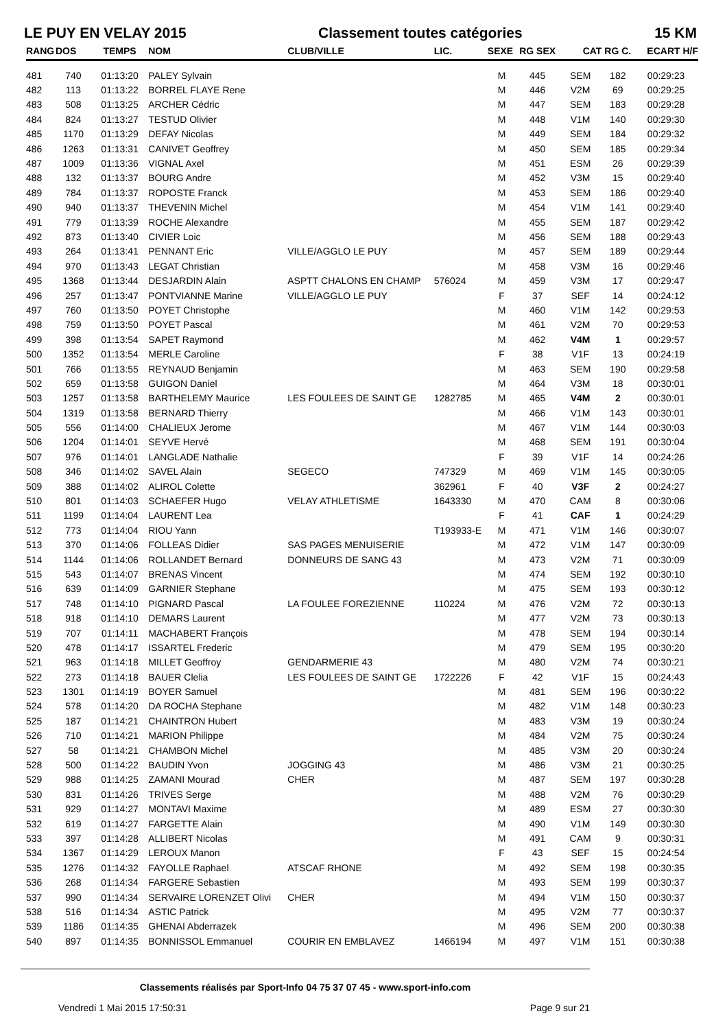LE PUY EN VELAY 2015 Classement toutes catégories 15 KM
| RANG | DOS | TEMPS | NOM | CLUB/VILLE | LIC. | SEXE | RG SEX | CAT | RG C. | ECART H/F |
| --- | --- | --- | --- | --- | --- | --- | --- | --- | --- | --- |
| 481 | 740 | 01:13:20 | PALEY Sylvain | | | M | 445 | SEM | 182 | 00:29:23 |
| 482 | 113 | 01:13:22 | BORREL FLAYE Rene | | | M | 446 | V2M | 69 | 00:29:25 |
| 483 | 508 | 01:13:25 | ARCHER Cédric | | | M | 447 | SEM | 183 | 00:29:28 |
| 484 | 824 | 01:13:27 | TESTUD Olivier | | | M | 448 | V1M | 140 | 00:29:30 |
| 485 | 1170 | 01:13:29 | DEFAY Nicolas | | | M | 449 | SEM | 184 | 00:29:32 |
| 486 | 1263 | 01:13:31 | CANIVET Geoffrey | | | M | 450 | SEM | 185 | 00:29:34 |
| 487 | 1009 | 01:13:36 | VIGNAL Axel | | | M | 451 | ESM | 26 | 00:29:39 |
| 488 | 132 | 01:13:37 | BOURG Andre | | | M | 452 | V3M | 15 | 00:29:40 |
| 489 | 784 | 01:13:37 | ROPOSTE Franck | | | M | 453 | SEM | 186 | 00:29:40 |
| 490 | 940 | 01:13:37 | THEVENIN Michel | | | M | 454 | V1M | 141 | 00:29:40 |
| 491 | 779 | 01:13:39 | ROCHE Alexandre | | | M | 455 | SEM | 187 | 00:29:42 |
| 492 | 873 | 01:13:40 | CIVIER Loic | | | M | 456 | SEM | 188 | 00:29:43 |
| 493 | 264 | 01:13:41 | PENNANT Eric | VILLE/AGGLO LE PUY | | M | 457 | SEM | 189 | 00:29:44 |
| 494 | 970 | 01:13:43 | LEGAT Christian | | | M | 458 | V3M | 16 | 00:29:46 |
| 495 | 1368 | 01:13:44 | DESJARDIN Alain | ASPTT CHALONS EN CHAMP | 576024 | M | 459 | V3M | 17 | 00:29:47 |
| 496 | 257 | 01:13:47 | PONTVIANNE Marine | VILLE/AGGLO LE PUY | | F | 37 | SEF | 14 | 00:24:12 |
| 497 | 760 | 01:13:50 | POYET Christophe | | | M | 460 | V1M | 142 | 00:29:53 |
| 498 | 759 | 01:13:50 | POYET Pascal | | | M | 461 | V2M | 70 | 00:29:53 |
| 499 | 398 | 01:13:54 | SAPET Raymond | | | M | 462 | V4M | 1 | 00:29:57 |
| 500 | 1352 | 01:13:54 | MERLE Caroline | | | F | 38 | V1F | 13 | 00:24:19 |
| 501 | 766 | 01:13:55 | REYNAUD Benjamin | | | M | 463 | SEM | 190 | 00:29:58 |
| 502 | 659 | 01:13:58 | GUIGON Daniel | | | M | 464 | V3M | 18 | 00:30:01 |
| 503 | 1257 | 01:13:58 | BARTHELEMY Maurice | LES FOULEES DE SAINT GE | 1282785 | M | 465 | V4M | 2 | 00:30:01 |
| 504 | 1319 | 01:13:58 | BERNARD Thierry | | | M | 466 | V1M | 143 | 00:30:01 |
| 505 | 556 | 01:14:00 | CHALIEUX Jerome | | | M | 467 | V1M | 144 | 00:30:03 |
| 506 | 1204 | 01:14:01 | SEYVE Hervé | | | M | 468 | SEM | 191 | 00:30:04 |
| 507 | 976 | 01:14:01 | LANGLADE Nathalie | | | F | 39 | V1F | 14 | 00:24:26 |
| 508 | 346 | 01:14:02 | SAVEL Alain | SEGECO | 747329 | M | 469 | V1M | 145 | 00:30:05 |
| 509 | 388 | 01:14:02 | ALIROL Colette | | 362961 | F | 40 | V3F | 2 | 00:24:27 |
| 510 | 801 | 01:14:03 | SCHAEFER Hugo | VELAY ATHLETISME | 1643330 | M | 470 | CAM | 8 | 00:30:06 |
| 511 | 1199 | 01:14:04 | LAURENT Lea | | | F | 41 | CAF | 1 | 00:24:29 |
| 512 | 773 | 01:14:04 | RIOU Yann | | T193933-E | M | 471 | V1M | 146 | 00:30:07 |
| 513 | 370 | 01:14:06 | FOLLEAS Didier | SAS PAGES MENUISERIE | | M | 472 | V1M | 147 | 00:30:09 |
| 514 | 1144 | 01:14:06 | ROLLANDET Bernard | DONNEURS DE SANG 43 | | M | 473 | V2M | 71 | 00:30:09 |
| 515 | 543 | 01:14:07 | BRENAS Vincent | | | M | 474 | SEM | 192 | 00:30:10 |
| 516 | 639 | 01:14:09 | GARNIER Stephane | | | M | 475 | SEM | 193 | 00:30:12 |
| 517 | 748 | 01:14:10 | PIGNARD Pascal | LA FOULEE FOREZIENNE | 110224 | M | 476 | V2M | 72 | 00:30:13 |
| 518 | 918 | 01:14:10 | DEMARS Laurent | | | M | 477 | V2M | 73 | 00:30:13 |
| 519 | 707 | 01:14:11 | MACHABERT François | | | M | 478 | SEM | 194 | 00:30:14 |
| 520 | 478 | 01:14:17 | ISSARTEL Frederic | | | M | 479 | SEM | 195 | 00:30:20 |
| 521 | 963 | 01:14:18 | MILLET Geoffroy | GENDARMERIE 43 | | M | 480 | V2M | 74 | 00:30:21 |
| 522 | 273 | 01:14:18 | BAUER Clelia | LES FOULEES DE SAINT GE | 1722226 | F | 42 | V1F | 15 | 00:24:43 |
| 523 | 1301 | 01:14:19 | BOYER Samuel | | | M | 481 | SEM | 196 | 00:30:22 |
| 524 | 578 | 01:14:20 | DA ROCHA Stephane | | | M | 482 | V1M | 148 | 00:30:23 |
| 525 | 187 | 01:14:21 | CHAINTRON Hubert | | | M | 483 | V3M | 19 | 00:30:24 |
| 526 | 710 | 01:14:21 | MARION Philippe | | | M | 484 | V2M | 75 | 00:30:24 |
| 527 | 58 | 01:14:21 | CHAMBON Michel | | | M | 485 | V3M | 20 | 00:30:24 |
| 528 | 500 | 01:14:22 | BAUDIN Yvon | JOGGING 43 | | M | 486 | V3M | 21 | 00:30:25 |
| 529 | 988 | 01:14:25 | ZAMANI Mourad | CHER | | M | 487 | SEM | 197 | 00:30:28 |
| 530 | 831 | 01:14:26 | TRIVES Serge | | | M | 488 | V2M | 76 | 00:30:29 |
| 531 | 929 | 01:14:27 | MONTAVI Maxime | | | M | 489 | ESM | 27 | 00:30:30 |
| 532 | 619 | 01:14:27 | FARGETTE Alain | | | M | 490 | V1M | 149 | 00:30:30 |
| 533 | 397 | 01:14:28 | ALLIBERT Nicolas | | | M | 491 | CAM | 9 | 00:30:31 |
| 534 | 1367 | 01:14:29 | LEROUX Manon | | | F | 43 | SEF | 15 | 00:24:54 |
| 535 | 1276 | 01:14:32 | FAYOLLE Raphael | ATSCAF RHONE | | M | 492 | SEM | 198 | 00:30:35 |
| 536 | 268 | 01:14:34 | FARGERE Sebastien | | | M | 493 | SEM | 199 | 00:30:37 |
| 537 | 990 | 01:14:34 | SERVAIRE LORENZET Olivi | CHER | | M | 494 | V1M | 150 | 00:30:37 |
| 538 | 516 | 01:14:34 | ASTIC Patrick | | | M | 495 | V2M | 77 | 00:30:37 |
| 539 | 1186 | 01:14:35 | GHENAI Abderrazek | | | M | 496 | SEM | 200 | 00:30:38 |
| 540 | 897 | 01:14:35 | BONNISSOL Emmanuel | COURIR EN EMBLAVEZ | 1466194 | M | 497 | V1M | 151 | 00:30:38 |
Classements réalisés par Sport-Info 04 75 37 07 45 - www.sport-info.com
Vendredi 1 Mai 2015 17:50:31 Page 9 sur 21